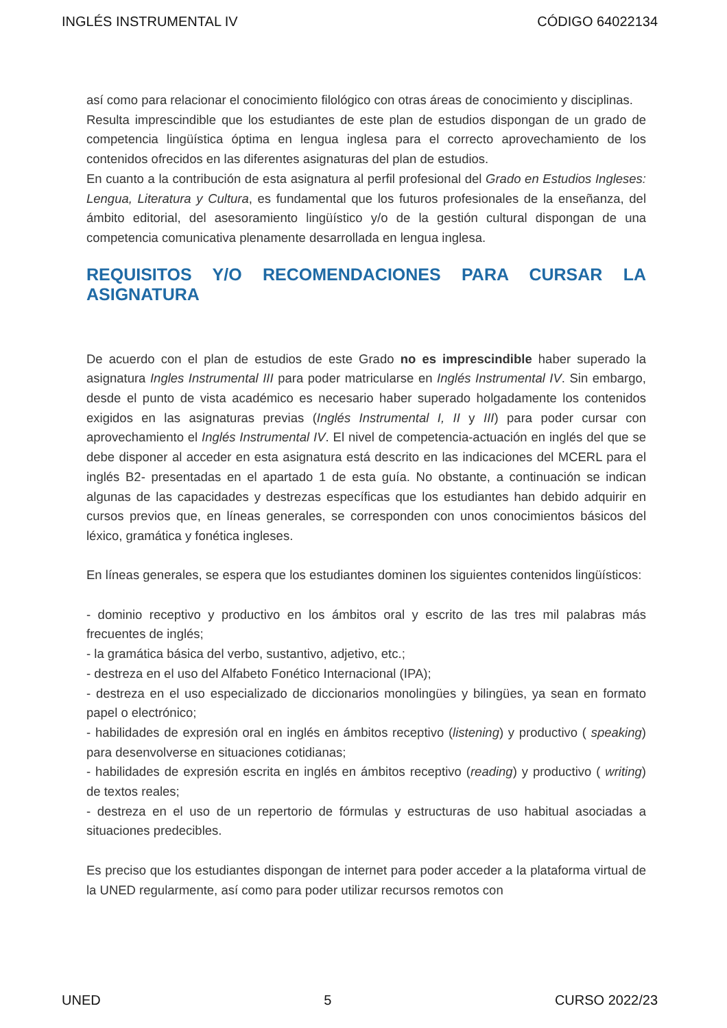INGLÉS INSTRUMENTAL IV CÓDIGO 64022134
así como para relacionar el conocimiento filológico con otras áreas de conocimiento y disciplinas.
Resulta imprescindible que los estudiantes de este plan de estudios dispongan de un grado de competencia lingüística óptima en lengua inglesa para el correcto aprovechamiento de los contenidos ofrecidos en las diferentes asignaturas del plan de estudios.
En cuanto a la contribución de esta asignatura al perfil profesional del Grado en Estudios Ingleses: Lengua, Literatura y Cultura, es fundamental que los futuros profesionales de la enseñanza, del ámbito editorial, del asesoramiento lingüístico y/o de la gestión cultural dispongan de una competencia comunicativa plenamente desarrollada en lengua inglesa.
REQUISITOS Y/O RECOMENDACIONES PARA CURSAR LA ASIGNATURA
De acuerdo con el plan de estudios de este Grado no es imprescindible haber superado la asignatura Ingles Instrumental III para poder matricularse en Inglés Instrumental IV. Sin embargo, desde el punto de vista académico es necesario haber superado holgadamente los contenidos exigidos en las asignaturas previas (Inglés Instrumental I, II y III) para poder cursar con aprovechamiento el Inglés Instrumental IV. El nivel de competencia-actuación en inglés del que se debe disponer al acceder en esta asignatura está descrito en las indicaciones del MCERL para el inglés B2- presentadas en el apartado 1 de esta guía. No obstante, a continuación se indican algunas de las capacidades y destrezas específicas que los estudiantes han debido adquirir en cursos previos que, en líneas generales, se corresponden con unos conocimientos básicos del léxico, gramática y fonética ingleses.
En líneas generales, se espera que los estudiantes dominen los siguientes contenidos lingüísticos:
- dominio receptivo y productivo en los ámbitos oral y escrito de las tres mil palabras más frecuentes de inglés;
- la gramática básica del verbo, sustantivo, adjetivo, etc.;
- destreza en el uso del Alfabeto Fonético Internacional (IPA);
- destreza en el uso especializado de diccionarios monolingües y bilingües, ya sean en formato papel o electrónico;
- habilidades de expresión oral en inglés en ámbitos receptivo (listening) y productivo ( speaking) para desenvolverse en situaciones cotidianas;
- habilidades de expresión escrita en inglés en ámbitos receptivo (reading) y productivo ( writing) de textos reales;
- destreza en el uso de un repertorio de fórmulas y estructuras de uso habitual asociadas a situaciones predecibles.
Es preciso que los estudiantes dispongan de internet para poder acceder a la plataforma virtual de la UNED regularmente, así como para poder utilizar recursos remotos con
UNED 5 CURSO 2022/23